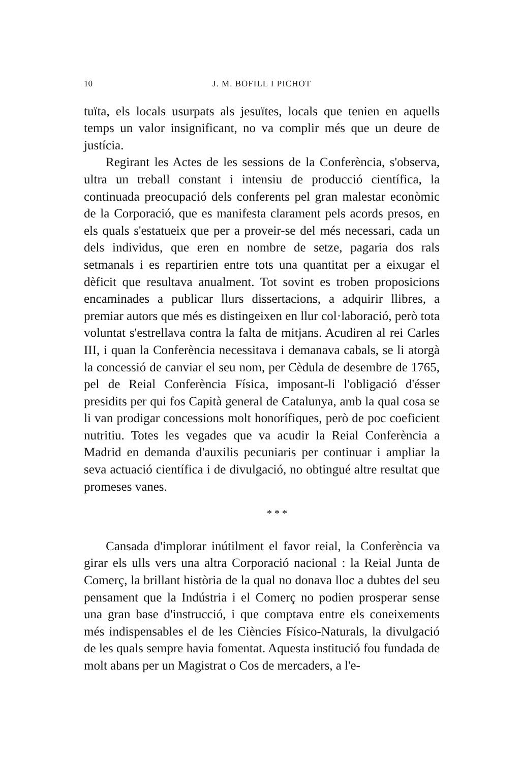10 J. M. BOFILL I PICHOT
tuïta, els locals usurpats als jesuïtes, locals que tenien en aquells temps un valor insignificant, no va complir més que un deure de justícia.
Regirant les Actes de les sessions de la Conferència, s'observa, ultra un treball constant i intensiu de producció científica, la continuada preocupació dels conferents pel gran malestar econòmic de la Corporació, que es manifesta clarament pels acords presos, en els quals s'estatueix que per a proveir-se del més necessari, cada un dels individus, que eren en nombre de setze, pagaria dos rals setmanals i es repartirien entre tots una quantitat per a eixugar el dèficit que resultava anualment. Tot sovint es troben proposicions encaminades a publicar llurs dissertacions, a adquirir llibres, a premiar autors que més es distingeixen en llur col·laboració, però tota voluntat s'estrellava contra la falta de mitjans. Acudiren al rei Carles III, i quan la Conferència necessitava i demanava cabals, se li atorgà la concessió de canviar el seu nom, per Cèdula de desembre de 1765, pel de Reial Conferència Física, imposant-li l'obligació d'ésser presidits per qui fos Capità general de Catalunya, amb la qual cosa se li van prodigar concessions molt honorífiques, però de poc coeficient nutritiu. Totes les vegades que va acudir la Reial Conferència a Madrid en demanda d'auxilis pecuniaris per continuar i ampliar la seva actuació científica i de divulgació, no obtingué altre resultat que promeses vanes.
* * *
Cansada d'implorar inútilment el favor reial, la Conferència va girar els ulls vers una altra Corporació nacional : la Reial Junta de Comerç, la brillant història de la qual no donava lloc a dubtes del seu pensament que la Indústria i el Comerç no podien prosperar sense una gran base d'instrucció, i que comptava entre els coneixements més indispensables el de les Ciències Físico-Naturals, la divulgació de les quals sempre havia fomentat. Aquesta institució fou fundada de molt abans per un Magistrat o Cos de mercaders, a l'e-